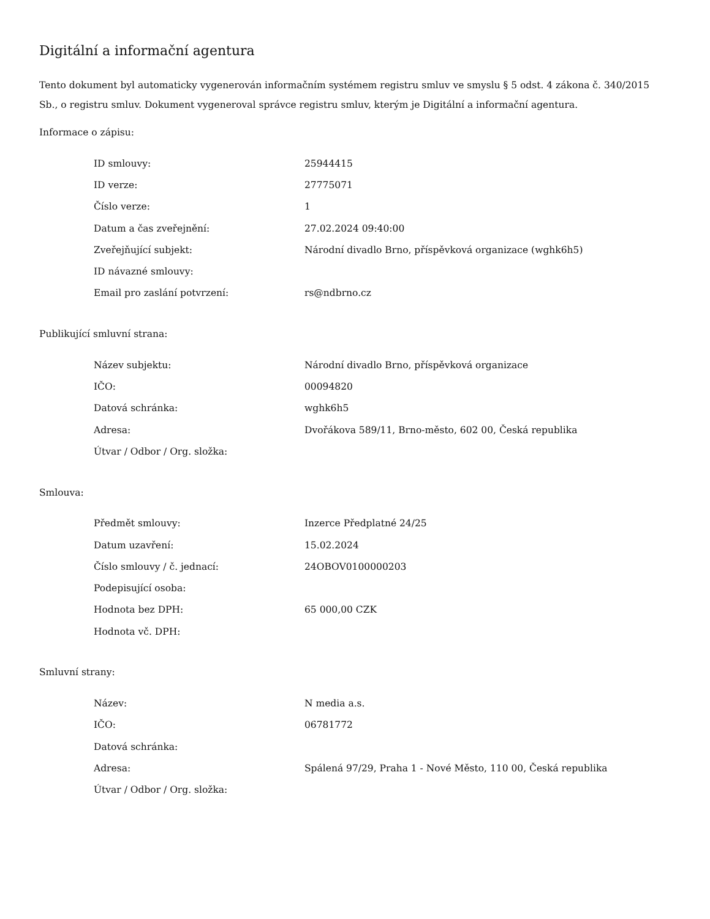Digitální a informační agentura
Tento dokument byl automaticky vygenerován informačním systémem registru smluv ve smyslu § 5 odst. 4 zákona č. 340/2015 Sb., o registru smluv. Dokument vygeneroval správce registru smluv, kterým je Digitální a informační agentura.
Informace o zápisu:
| ID smlouvy: | 25944415 |
| ID verze: | 27775071 |
| Číslo verze: | 1 |
| Datum a čas zveřejnění: | 27.02.2024 09:40:00 |
| Zveřejňující subjekt: | Národní divadlo Brno, příspěvková organizace (wghk6h5) |
| ID návazné smlouvy: | |
| Email pro zaslání potvrzení: | rs@ndbrno.cz |
Publikující smluvní strana:
| Název subjektu: | Národní divadlo Brno, příspěvková organizace |
| IČO: | 00094820 |
| Datová schránka: | wghk6h5 |
| Adresa: | Dvořákova 589/11, Brno-město, 602 00, Česká republika |
| Útvar / Odbor / Org. složka: | |
Smlouva:
| Předmět smlouvy: | Inzerce Předplatné 24/25 |
| Datum uzavření: | 15.02.2024 |
| Číslo smlouvy / č. jednací: | 24OBOV0100000203 |
| Podepisující osoba: | |
| Hodnota bez DPH: | 65 000,00 CZK |
| Hodnota vč. DPH: | |
Smluvní strany:
| Název: | N media a.s. |
| IČO: | 06781772 |
| Datová schránka: | |
| Adresa: | Spálená 97/29, Praha 1 - Nové Město, 110 00, Česká republika |
| Útvar / Odbor / Org. složka: | |